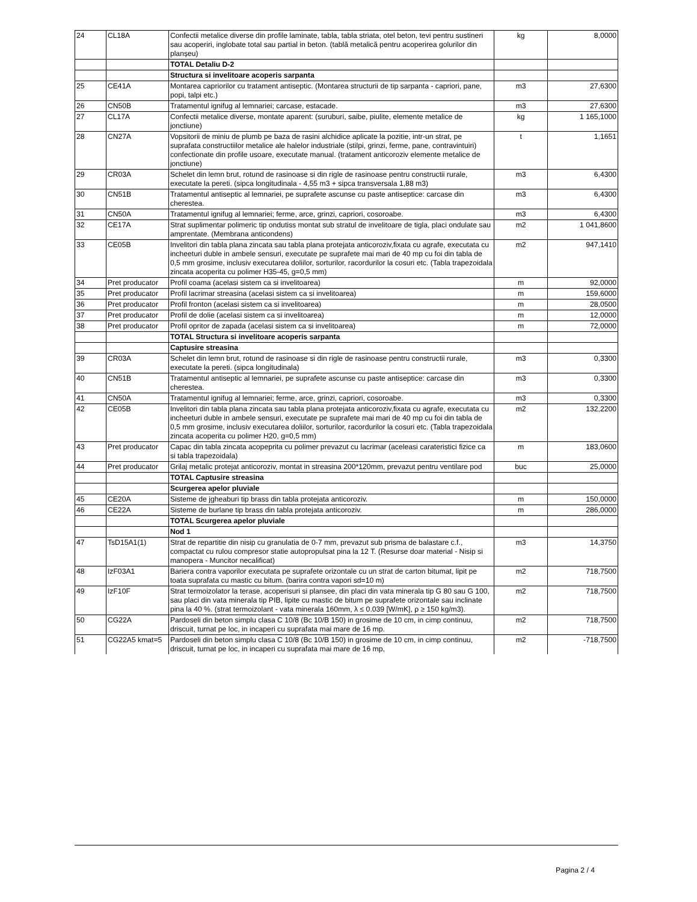| 24 | CL18A | Confectii metalice diverse din profile laminate, tabla, tabla striata, otel beton, tevi pentru sustineri sau acoperiri, inglobate total sau partial in beton. (tablă metalică pentru acoperirea golurilor din planșeu) | kg | 8,0000 |
| | | TOTAL Detaliu D-2 | | |
| | | Structura si invelitoare acoperis sarpanta | | |
| 25 | CE41A | Montarea capriorilor cu tratament antiseptic. (Montarea structurii de tip sarpanta - capriori, pane, popi, talpi etc.) | m3 | 27,6300 |
| 26 | CN50B | Tratamentul ignifug al lemnariei; carcase, estacade. | m3 | 27,6300 |
| 27 | CL17A | Confectii metalice diverse, montate aparent: (suruburi, saibe, piulite, elemente metalice de jonctiune) | kg | 1 165,1000 |
| 28 | CN27A | Vopsitorii de miniu de plumb pe baza de rasini alchidice aplicate la pozitie, intr-un strat, pe suprafata constructiilor metalice ale halelor industriale (stilpi, grinzi, ferme, pane, contravintuiri) confectionate din profile usoare, executate manual. (tratament anticoroziv elemente metalice de jonctiune) | t | 1,1651 |
| 29 | CR03A | Schelet din lemn brut, rotund de rasinoase si din rigle de rasinoase pentru constructii rurale, executate la pereti. (sipca longitudinala - 4,55 m3 + sipca transversala 1,88 m3) | m3 | 6,4300 |
| 30 | CN51B | Tratamentul antiseptic al lemnariei, pe suprafete ascunse cu paste antiseptice: carcase din cherestea. | m3 | 6,4300 |
| 31 | CN50A | Tratamentul ignifug al lemnariei; ferme, arce, grinzi, capriori, cosoroabe. | m3 | 6,4300 |
| 32 | CE17A | Strat suplimentar polimeric tip ondutiss montat sub stratul de invelitoare de tigla, placi ondulate sau amprentate. (Membrana anticondens) | m2 | 1 041,8600 |
| 33 | CE05B | Invelitori din tabla plana zincata sau tabla plana protejata anticoroziv,fixata cu agrafe, executata cu incheeturi duble in ambele sensuri, executate pe suprafete mai mari de 40 mp cu foi din tabla de 0,5 mm grosime, inclusiv executarea doliilor, sorturilor, racordurilor la cosuri etc. (Tabla trapezoidala zincata acoperita cu polimer H35-45, g=0,5 mm) | m2 | 947,1410 |
| 34 | Pret producator | Profil coama (acelasi sistem ca si invelitoarea) | m | 92,0000 |
| 35 | Pret producator | Profil lacrimar streasina (acelasi sistem ca si invelitoarea) | m | 159,6000 |
| 36 | Pret producator | Profil fronton (acelasi sistem ca si invelitoarea) | m | 28,0500 |
| 37 | Pret producator | Profil de dolie (acelasi sistem ca si invelitoarea) | m | 12,0000 |
| 38 | Pret producator | Profil opritor de zapada (acelasi sistem ca si invelitoarea) | m | 72,0000 |
| | | TOTAL Structura si invelitoare acoperis sarpanta | | |
| | | Captusire streasina | | |
| 39 | CR03A | Schelet din lemn brut, rotund de rasinoase si din rigle de rasinoase pentru constructii rurale, executate la pereti. (sipca longitudinala) | m3 | 0,3300 |
| 40 | CN51B | Tratamentul antiseptic al lemnariei, pe suprafete ascunse cu paste antiseptice: carcase din cherestea. | m3 | 0,3300 |
| 41 | CN50A | Tratamentul ignifug al lemnariei; ferme, arce, grinzi, capriori, cosoroabe. | m3 | 0,3300 |
| 42 | CE05B | Invelitori din tabla plana zincata sau tabla plana protejata anticoroziv,fixata cu agrafe, executata cu incheeturi duble in ambele sensuri, executate pe suprafete mai mari de 40 mp cu foi din tabla de 0,5 mm grosime, inclusiv executarea doliilor, sorturilor, racordurilor la cosuri etc. (Tabla trapezoidala zincata acoperita cu polimer H20, g=0,5 mm) | m2 | 132,2200 |
| 43 | Pret producator | Capac din tabla zincata acopeprita cu polimer prevazut cu lacrimar (aceleasi carateristici fizice ca si tabla trapezoidala) | m | 183,0600 |
| 44 | Pret producator | Grilaj metalic protejat anticoroziv, montat in streasina 200*120mm, prevazut pentru ventilare pod | buc | 25,0000 |
| | | TOTAL Captusire streasina | | |
| | | Scurgerea apelor pluviale | | |
| 45 | CE20A | Sisteme de jgheaburi tip brass din tabla protejata anticoroziv. | m | 150,0000 |
| 46 | CE22A | Sisteme de burlane tip brass din tabla protejata anticoroziv. | m | 286,0000 |
| | | TOTAL Scurgerea apelor pluviale | | |
| | | Nod 1 | | |
| 47 | TsD15A1(1) | Strat de repartitie din nisip cu granulatia de 0-7 mm, prevazut sub prisma de balastare c.f., compactat cu rulou compresor statie autopropulsat pina la 12 T. (Resurse doar material - Nisip si manopera - Muncitor necalificat) | m3 | 14,3750 |
| 48 | IzF03A1 | Bariera contra vaporilor executata pe suprafete orizontale cu un strat de carton bitumat, lipit pe toata suprafata cu mastic cu bitum. (barira contra vapori sd=10 m) | m2 | 718,7500 |
| 49 | IzF10F | Strat termoizolator la terase, acoperisuri si plansee, din placi din vata minerala tip G 80 sau G 100, sau placi din vata minerala tip PIB, lipite cu mastic de bitum pe suprafete orizontale sau inclinate pina la 40 %. (strat termoizolant - vata minerala 160mm, λ ≤ 0.039 [W/mK], ρ ≥ 150 kg/m3). | m2 | 718,7500 |
| 50 | CG22A | Pardoseli din beton simplu clasa C 10/8 (Bc 10/B 150) in grosime de 10 cm, in cimp continuu, driscuit, turnat pe loc, in incaperi cu suprafata mai mare de 16 mp. | m2 | 718,7500 |
| 51 | CG22A5 kmat=5 | Pardoseli din beton simplu clasa C 10/8 (Bc 10/B 150) in grosime de 10 cm, in cimp continuu, driscuit, turnat pe loc, in incaperi cu suprafata mai mare de 16 mp, | m2 | -718,7500 |
Pagina 2 / 4